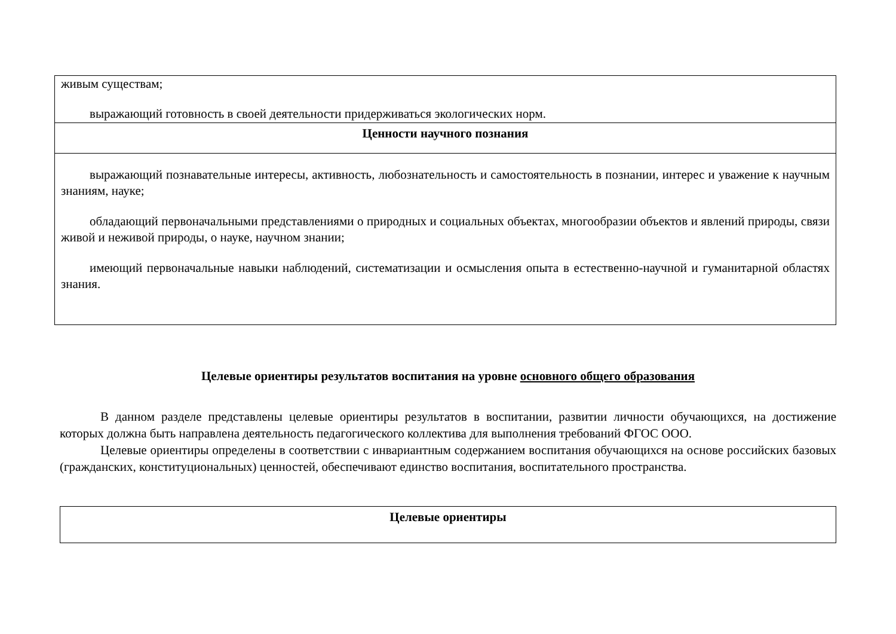| живым существам; выражающий готовность в своей деятельности придерживаться экологических норм. |
| Ценности научного познания |
| выражающий познавательные интересы, активность, любознательность и самостоятельность в познании, интерес и уважение к научным знаниям, науке; обладающий первоначальными представлениями о природных и социальных объектах, многообразии объектов и явлений природы, связи живой и неживой природы, о науке, научном знании; имеющий первоначальные навыки наблюдений, систематизации и осмысления опыта в естественно-научной и гуманитарной областях знания. |
Целевые ориентиры результатов воспитания на уровне основного общего образования
В данном разделе представлены целевые ориентиры результатов в воспитании, развитии личности обучающихся, на достижение которых должна быть направлена деятельность педагогического коллектива для выполнения требований ФГОС ООО.
Целевые ориентиры определены в соответствии с инвариантным содержанием воспитания обучающихся на основе российских базовых (гражданских, конституциональных) ценностей, обеспечивают единство воспитания, воспитательного пространства.
| Целевые ориентиры |